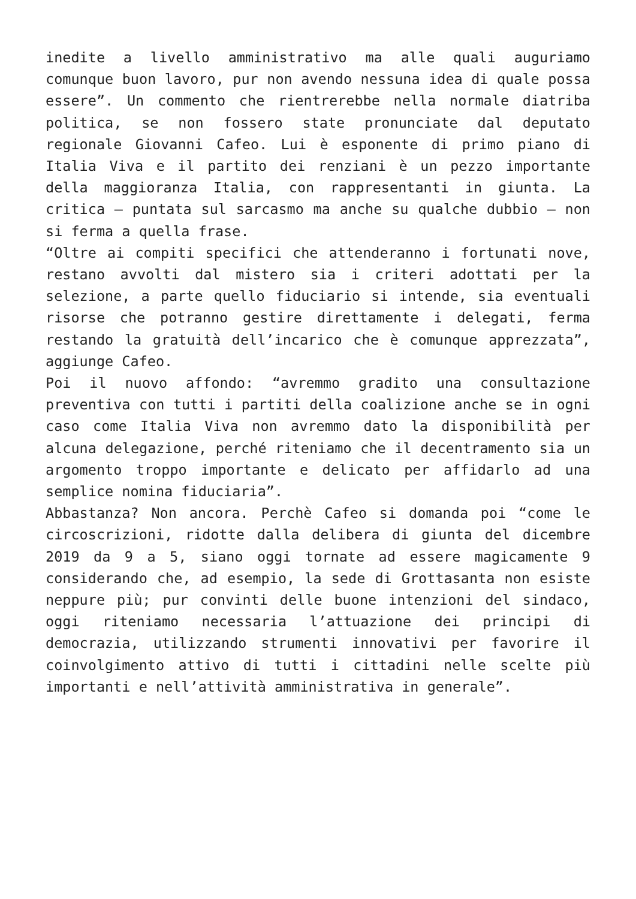inedite a livello amministrativo ma alle quali auguriamo comunque buon lavoro, pur non avendo nessuna idea di quale possa essere”. Un commento che rientrerebbe nella normale diatriba politica, se non fossero state pronunciate dal deputato regionale Giovanni Cafeo. Lui è esponente di primo piano di Italia Viva e il partito dei renziani è un pezzo importante della maggioranza Italia, con rappresentanti in giunta. La critica – puntata sul sarcasmo ma anche su qualche dubbio – non si ferma a quella frase.
“Oltre ai compiti specifici che attenderanno i fortunati nove, restano avvolti dal mistero sia i criteri adottati per la selezione, a parte quello fiduciario si intende, sia eventuali risorse che potranno gestire direttamente i delegati, ferma restando la gratuità dell’incarico che è comunque apprezzata”, aggiunge Cafeo.
Poi il nuovo affondo: “avremmo gradito una consultazione preventiva con tutti i partiti della coalizione anche se in ogni caso come Italia Viva non avremmo dato la disponibilità per alcuna delegazione, perché riteniamo che il decentramento sia un argomento troppo importante e delicato per affidarlo ad una semplice nomina fiduciaria”.
Abbastanza? Non ancora. Perchè Cafeo si domanda poi “come le circoscrizioni, ridotte dalla delibera di giunta del dicembre 2019 da 9 a 5, siano oggi tornate ad essere magicamente 9 considerando che, ad esempio, la sede di Grottasanta non esiste neppure più; pur convinti delle buone intenzioni del sindaco, oggi riteniamo necessaria l’attuazione dei principi di democrazia, utilizzando strumenti innovativi per favorire il coinvolgimento attivo di tutti i cittadini nelle scelte più importanti e nell’attività amministrativa in generale”.